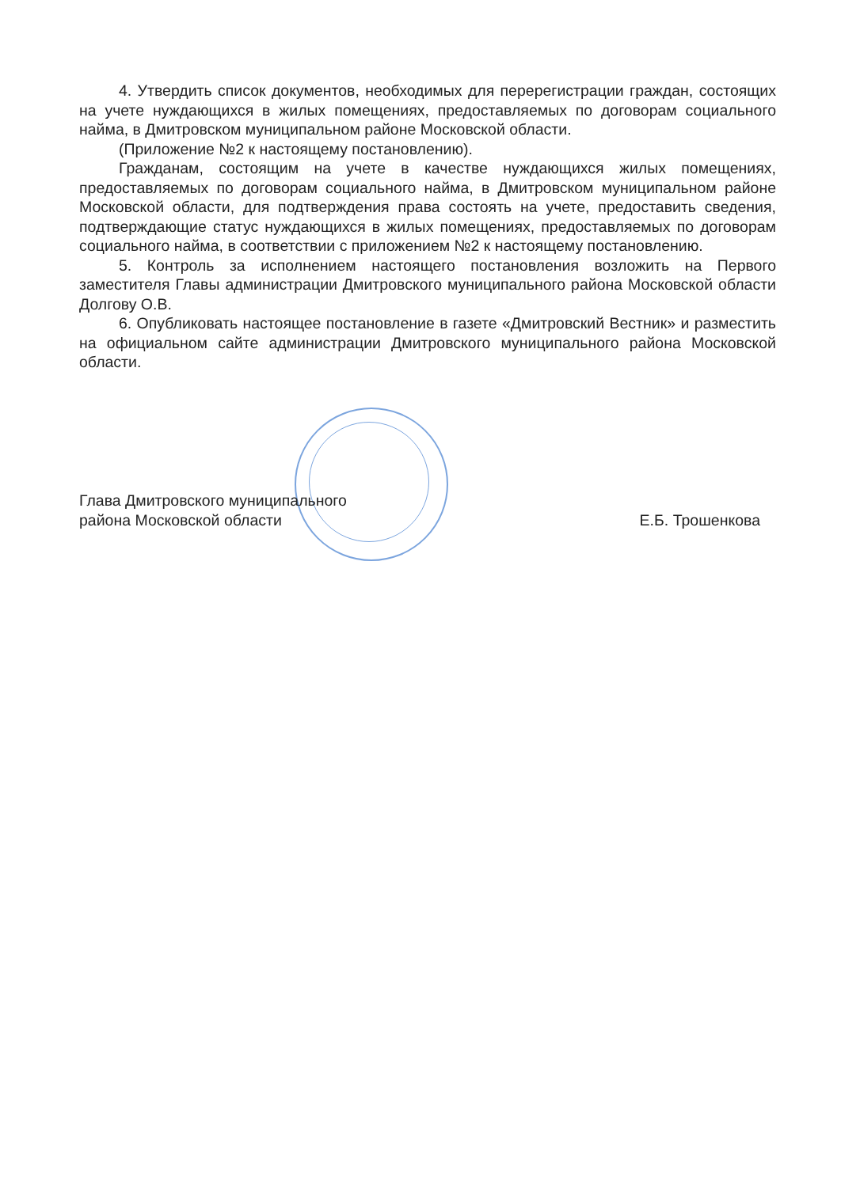4. Утвердить список документов, необходимых для перерегистрации граждан, состоящих на учете нуждающихся в жилых помещениях, предоставляемых по договорам социального найма, в Дмитровском муниципальном районе Московской области.
(Приложение №2 к настоящему постановлению).
Гражданам, состоящим на учете в качестве нуждающихся жилых помещениях, предоставляемых по договорам социального найма, в Дмитровском муниципальном районе Московской области, для подтверждения права состоять на учете, предоставить сведения, подтверждающие статус нуждающихся в жилых помещениях, предоставляемых по договорам социального найма, в соответствии с приложением №2 к настоящему постановлению.
5. Контроль за исполнением настоящего постановления возложить на Первого заместителя Главы администрации Дмитровского муниципального района Московской области Долгову О.В.
6. Опубликовать настоящее постановление в газете «Дмитровский Вестник» и разместить на официальном сайте администрации Дмитровского муниципального района Московской области.
Глава Дмитровского муниципального
района Московской области
Е.Б. Трошенкова